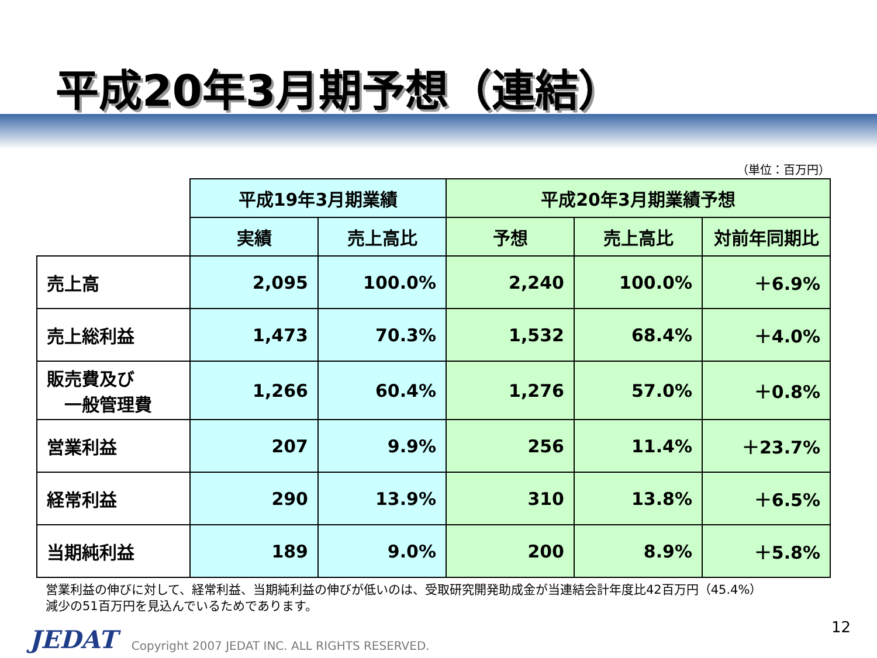平成20年3月期予想（連結）
（単位：百万円）
| | 平成19年3月期業績 | | 平成20年3月期業績予想 | | |
| --- | --- | --- | --- | --- | --- |
| | 実績 | 売上高比 | 予想 | 売上高比 | 対前年同期比 |
| 売上高 | 2,095 | 100.0% | 2,240 | 100.0% | ＋6.9% |
| 売上総利益 | 1,473 | 70.3% | 1,532 | 68.4% | ＋4.0% |
| 販売費及び 一般管理費 | 1,266 | 60.4% | 1,276 | 57.0% | ＋0.8% |
| 営業利益 | 207 | 9.9% | 256 | 11.4% | ＋23.7% |
| 経常利益 | 290 | 13.9% | 310 | 13.8% | ＋6.5% |
| 当期純利益 | 189 | 9.0% | 200 | 8.9% | ＋5.8% |
営業利益の伸びに対して、経常利益、当期純利益の伸びが低いのは、受取研究開発助成金が当連結会計年度比42百万円（45.4%）
減少の51百万円を見込んでいるためであります。
12
JEDAT
Copyright 2007 JEDAT INC. ALL RIGHTS RESERVED.